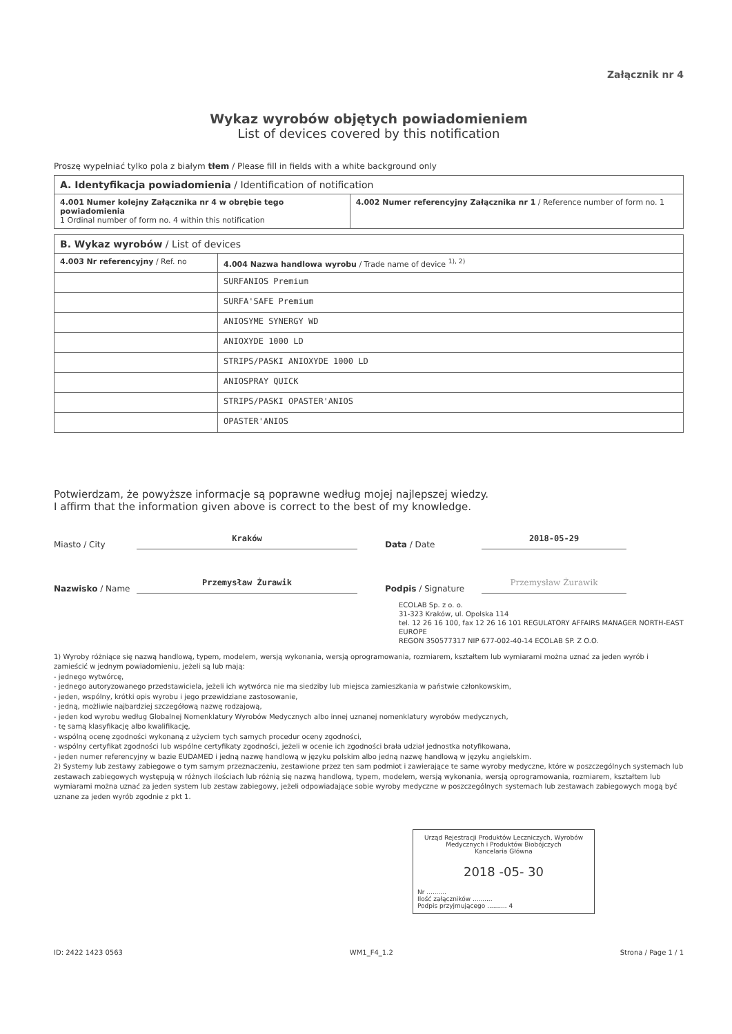Załącznik nr 4
Wykaz wyrobów objętych powiadomieniem
List of devices covered by this notification
Proszę wypełniać tylko pola z białym tłem / Please fill in fields with a white background only
| A. Identyfikacja powiadomienia / Identification of notification | |
| --- | --- |
| 4.001 Numer kolejny Załącznika nr 4 w obrębie tego powiadomienia 1 Ordinal number of form no. 4 within this notification | 4.002 Numer referencyjny Załącznika nr 1 / Reference number of form no. 1 |
| B. Wykaz wyrobów / List of devices | |
| --- | --- |
| 4.003 Nr referencyjny / Ref. no | 4.004 Nazwa handlowa wyrobu / Trade name of device <sup>1), 2)</sup> |
| | SURFANIOS Premium |
| | SURFA'SAFE Premium |
| | ANIOSYME SYNERGY WD |
| | ANIOXYDE 1000 LD |
| | STRIPS/PASKI ANIOXYDE 1000 LD |
| | ANIOSPRAY QUICK |
| | STRIPS/PASKI OPASTER'ANIOS |
| | OPASTER'ANIOS |
Potwierdzam, że powyższe informacje są poprawne według mojej najlepszej wiedzy.
I affirm that the information given above is correct to the best of my knowledge.
Miasto / City
Kraków
Data / Date
2018-05-29
Nazwisko / Name
Przemysław Żurawik
Podpis / Signature
Przemysław Żurawik
ECOLAB Sp. z o. o.
31-323 Kraków, ul. Opolska 114
tel. 12 26 16 100, fax 12 26 16 101 REGULATORY AFFAIRS MANAGER NORTH-EAST EUROPE
REGON 350577317 NIP 677-002-40-14 ECOLAB SP. Z O.O.
1) Wyroby różniące się nazwą handlową, typem, modelem, wersją wykonania, wersją oprogramowania, rozmiarem, kształtem lub wymiarami można uznać za jeden wyrób i zamieścić w jednym powiadomieniu, jeżeli są lub mają:
- jednego wytwórcę,
- jednego autoryzowanego przedstawiciela, jeżeli ich wytwórca nie ma siedziby lub miejsca zamieszkania w państwie członkowskim,
- jeden, wspólny, krótki opis wyrobu i jego przewidziane zastosowanie,
- jedną, możliwie najbardziej szczegółową nazwę rodzajową,
- jeden kod wyrobu według Globalnej Nomenklatury Wyrobów Medycznych albo innej uznanej nomenklatury wyrobów medycznych,
- tę samą klasyfikację albo kwalifikację,
- wspólną ocenę zgodności wykonaną z użyciem tych samych procedur oceny zgodności,
- wspólny certyfikat zgodności lub wspólne certyfikaty zgodności, jeżeli w ocenie ich zgodności brała udział jednostka notyfikowana,
- jeden numer referencyjny w bazie EUDAMED i jedną nazwę handlową w języku polskim albo jedną nazwę handlową w języku angielskim.
2) Systemy lub zestawy zabiegowe o tym samym przeznaczeniu, zestawione przez ten sam podmiot i zawierające te same wyroby medyczne, które w poszczególnych systemach lub zestawach zabiegowych występują w różnych ilościach lub różnią się nazwą handlową, typem, modelem, wersją wykonania, wersją oprogramowania, rozmiarem, kształtem lub wymiarami można uznać za jeden system lub zestaw zabiegowy, jeżeli odpowiadające sobie wyroby medyczne w poszczególnych systemach lub zestawach zabiegowych mogą być uznane za jeden wyrób zgodnie z pkt 1.
Urząd Rejestracji Produktów Leczniczych, Wyrobów Medycznych i Produktów Biobójczych
Kancelaria Główna
2018 -05- 30
Nr ..........
Ilość załączników ..........
Podpis przyjmującego .......... 4
ID: 2422 1423 0563 WM1_F4_1.2 Strona / Page 1 / 1